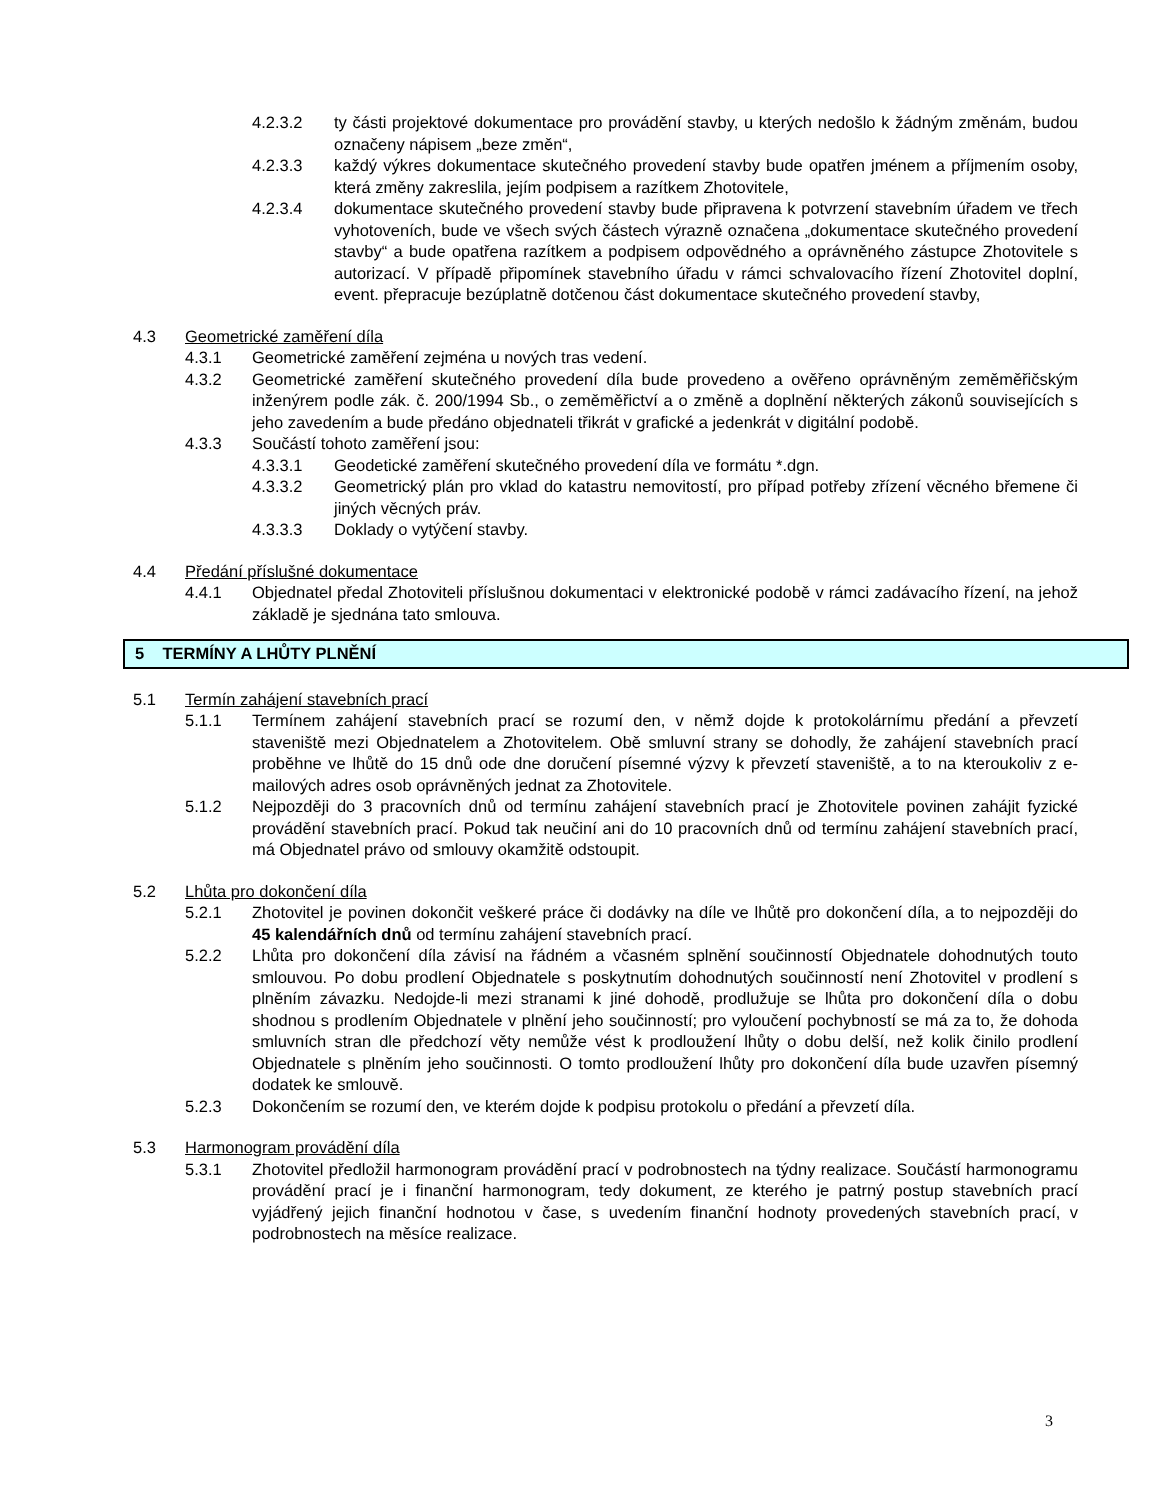4.2.3.2 ty části projektové dokumentace pro provádění stavby, u kterých nedošlo k žádným změnám, budou označeny nápisem „beze změn“,
4.2.3.3 každý výkres dokumentace skutečného provedení stavby bude opatřen jménem a příjmením osoby, která změny zakreslila, jejím podpisem a razítkem Zhotovitele,
4.2.3.4 dokumentace skutečného provedení stavby bude připravena k potvrzení stavebním úřadem ve třech vyhotoveních, bude ve všech svých částech výrazně označena „dokumentace skutečného provedení stavby“ a bude opatřena razítkem a podpisem odpovědného a oprávněného zástupce Zhotovitele s autorizací. V případě připomínek stavebního úřadu v rámci schvalovacího řízení Zhotovitel doplní, event. přepracuje bezúplatně dotčenou část dokumentace skutečného provedení stavby,
4.3 Geometrické zaměření díla
4.3.1 Geometrické zaměření zejména u nových tras vedení.
4.3.2 Geometrické zaměření skutečného provedení díla bude provedeno a ověřeno oprávněným zeměměřičským inženýrem podle zák. č. 200/1994 Sb., o zeměměřictví a o změně a doplnění některých zákonů souvisejících s jeho zavedením a bude předáno objednateli třikrát v grafické a jedenkrát v digitální podobě.
4.3.3 Součástí tohoto zaměření jsou:
4.3.3.1 Geodetické zaměření skutečného provedení díla ve formátu *.dgn.
4.3.3.2 Geometrický plán pro vklad do katastru nemovitostí, pro případ potřeby zřízení věcného břemene či jiných věcných práv.
4.3.3.3 Doklady o vytýčení stavby.
4.4 Předání příslušné dokumentace
4.4.1 Objednatel předal Zhotoviteli příslušnou dokumentaci v elektronické podobě v rámci zadávacího řízení, na jehož základě je sjednána tato smlouva.
5 TERMÍNY A LHŮTY PLNĚNÍ
5.1 Termín zahájení stavebních prací
5.1.1 Termínem zahájení stavebních prací se rozumí den, v němž dojde k protokolárnímu předání a převzetí staveniště mezi Objednatelem a Zhotovitelem. Obě smluvní strany se dohodly, že zahájení stavebních prací proběhne ve lhůtě do 15 dnů ode dne doručení písemné výzvy k převzetí staveniště, a to na kteroukoliv z e-mailových adres osob oprávněných jednat za Zhotovitele.
5.1.2 Nejpozději do 3 pracovních dnů od termínu zahájení stavebních prací je Zhotovitele povinen zahájit fyzické provádění stavebních prací. Pokud tak neučiní ani do 10 pracovních dnů od termínu zahájení stavebních prací, má Objednatel právo od smlouvy okamžitě odstoupit.
5.2 Lhůta pro dokončení díla
5.2.1 Zhotovitel je povinen dokončit veškeré práce či dodávky na díle ve lhůtě pro dokončení díla, a to nejpozději do 45 kalendářních dnů od termínu zahájení stavebních prací.
5.2.2 Lhůta pro dokončení díla závisí na řádném a včasném splnění součinností Objednatele dohodnutých touto smlouvou. Po dobu prodlení Objednatele s poskytnutím dohodnutých součinností není Zhotovitel v prodlení s plněním závazku. Nedojde-li mezi stranami k jiné dohodě, prodlužuje se lhůta pro dokončení díla o dobu shodnou s prodlením Objednatele v plnění jeho součinností; pro vyloučení pochybností se má za to, že dohoda smluvních stran dle předchozí věty nemůže vést k prodloužení lhůty o dobu delší, než kolik činilo prodlení Objednatele s plněním jeho součinnosti. O tomto prodloužení lhůty pro dokončení díla bude uzavřen písemný dodatek ke smlouvě.
5.2.3 Dokončením se rozumí den, ve kterém dojde k podpisu protokolu o předání a převzetí díla.
5.3 Harmonogram provádění díla
5.3.1 Zhotovitel předložil harmonogram provádění prací v podrobnostech na týdny realizace. Součástí harmonogramu provádění prací je i finanční harmonogram, tedy dokument, ze kterého je patrný postup stavebních prací vyjádřený jejich finanční hodnotou v čase, s uvedením finanční hodnoty provedených stavebních prací, v podrobnostech na měsíce realizace.
3